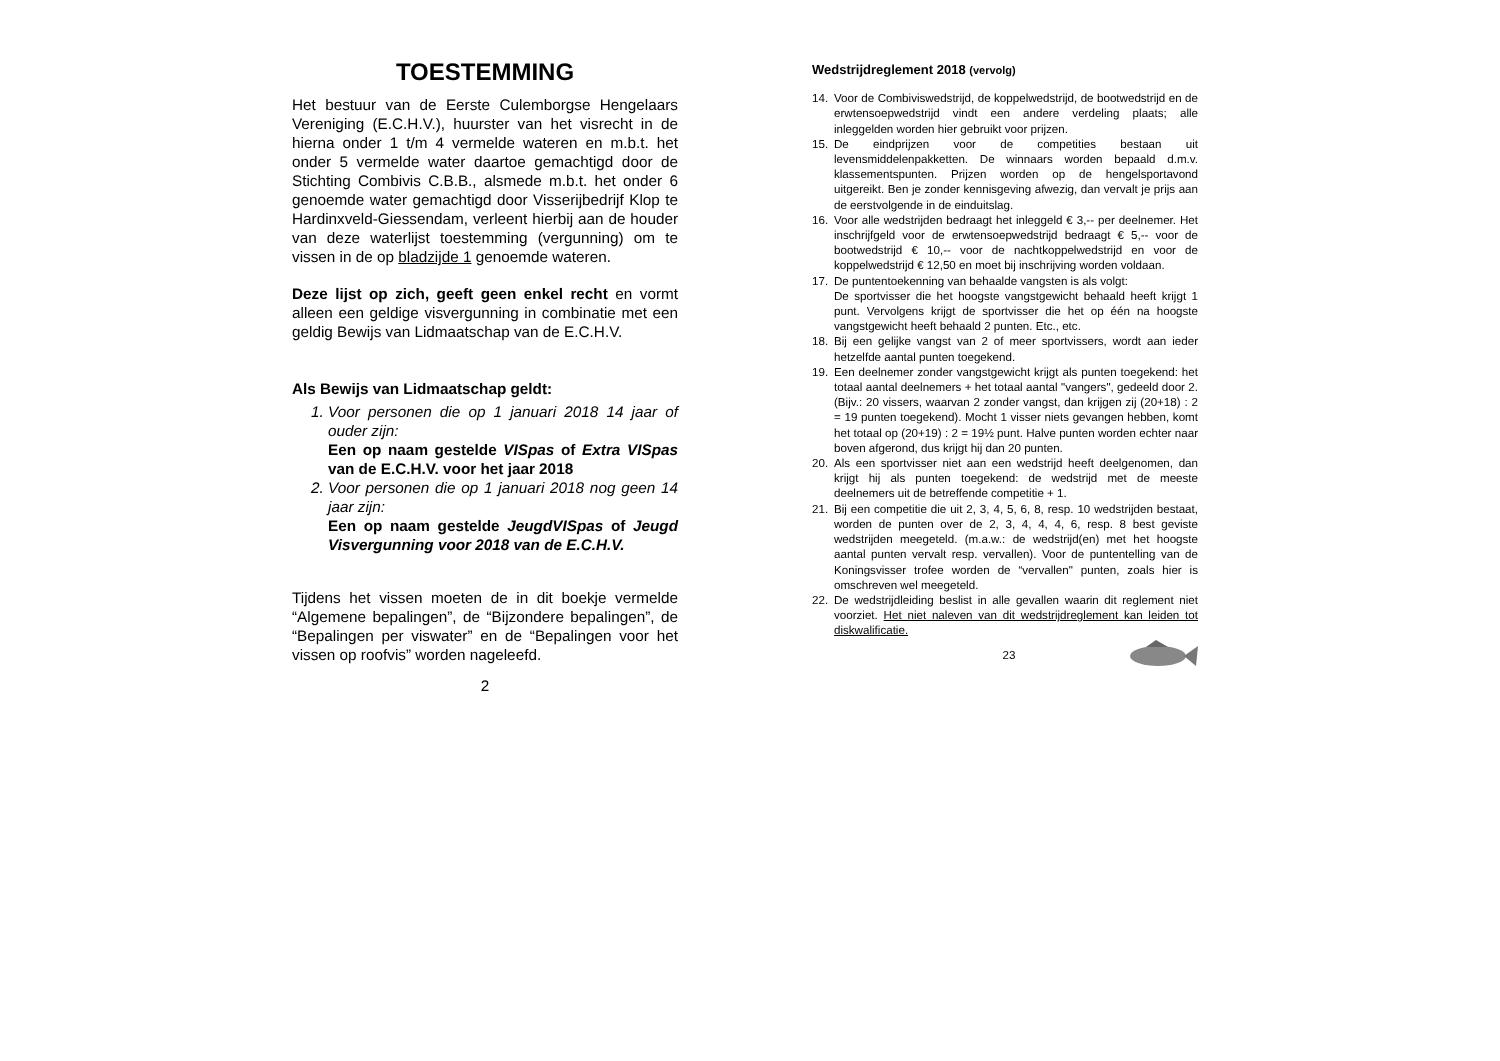TOESTEMMING
Het bestuur van de Eerste Culemborgse Hengelaars Vereniging (E.C.H.V.), huurster van het visrecht in de hierna onder 1 t/m 4 vermelde wateren en m.b.t. het onder 5 vermelde water daartoe gemachtigd door de Stichting Combivis C.B.B., alsmede m.b.t. het onder 6 genoemde water gemachtigd door Visserijbedrijf Klop te Hardinxveld-Giessendam, verleent hierbij aan de houder van deze waterlijst toestemming (vergunning) om te vissen in de op bladzijde 1 genoemde wateren.
Deze lijst op zich, geeft geen enkel recht en vormt alleen een geldige visvergunning in combinatie met een geldig Bewijs van Lidmaatschap van de E.C.H.V.
Als Bewijs van Lidmaatschap geldt:
1. Voor personen die op 1 januari 2018 14 jaar of ouder zijn:
Een op naam gestelde VISpas of Extra VISpas van de E.C.H.V. voor het jaar 2018
2. Voor personen die op 1 januari 2018 nog geen 14 jaar zijn:
Een op naam gestelde JeugdVISpas of Jeugd Visvergunning voor 2018 van de E.C.H.V.
Tijdens het vissen moeten de in dit boekje vermelde “Algemene bepalingen”, de “Bijzondere bepalingen”, de “Bepalingen per viswater” en de “Bepalingen voor het vissen op roofvis” worden nageleefd.
2
Wedstrijdreglement 2018 (vervolg)
14. Voor de Combiviswedstrijd, de koppelwedstrijd, de bootwedstrijd en de erwtensoepwedstrijd vindt een andere verdeling plaats; alle inleggelden worden hier gebruikt voor prijzen.
15. De eindprijzen voor de competities bestaan uit levensmiddelenpakketten. De winnaars worden bepaald d.m.v. klassementspunten. Prijzen worden op de hengelsportavond uitgereikt. Ben je zonder kennisgeving afwezig, dan vervalt je prijs aan de eerstvolgende in de einduitslag.
16. Voor alle wedstrijden bedraagt het inleggeld € 3,-- per deelnemer. Het inschrijfgeld voor de erwtensoepwedstrijd bedraagt € 5,-- voor de bootwedstrijd € 10,-- voor de nachtkoppelwedstrijd en voor de koppelwedstrijd € 12,50 en moet bij inschrijving worden voldaan.
17. De puntentoekenning van behaalde vangsten is als volgt:
De sportvisser die het hoogste vangstgewicht behaald heeft krijgt 1 punt. Vervolgens krijgt de sportvisser die het op één na hoogste vangstgewicht heeft behaald 2 punten. Etc., etc.
18. Bij een gelijke vangst van 2 of meer sportvissers, wordt aan ieder hetzelfde aantal punten toegekend.
19. Een deelnemer zonder vangstgewicht krijgt als punten toegekend: het totaal aantal deelnemers + het totaal aantal "vangers", gedeeld door 2. (Bijv.: 20 vissers, waarvan 2 zonder vangst, dan krijgen zij (20+18) : 2 = 19 punten toegekend). Mocht 1 visser niets gevangen hebben, komt het totaal op (20+19) : 2 = 19½ punt. Halve punten worden echter naar boven afgerond, dus krijgt hij dan 20 punten.
20. Als een sportvisser niet aan een wedstrijd heeft deelgenomen, dan krijgt hij als punten toegekend: de wedstrijd met de meeste deelnemers uit de betreffende competitie + 1.
21. Bij een competitie die uit 2, 3, 4, 5, 6, 8, resp. 10 wedstrijden bestaat, worden de punten over de 2, 3, 4, 4, 4, 6, resp. 8 best geviste wedstrijden meegeteld. (m.a.w.: de wedstrijd(en) met het hoogste aantal punten vervalt resp. vervallen). Voor de puntentelling van de Koningsvisser trofee worden de “vervallen" punten, zoals hier is omschreven wel meegeteld.
22. De wedstrijdleiding beslist in alle gevallen waarin dit reglement niet voorziet. Het niet naleven van dit wedstrijdreglement kan leiden tot diskwalificatie.
23